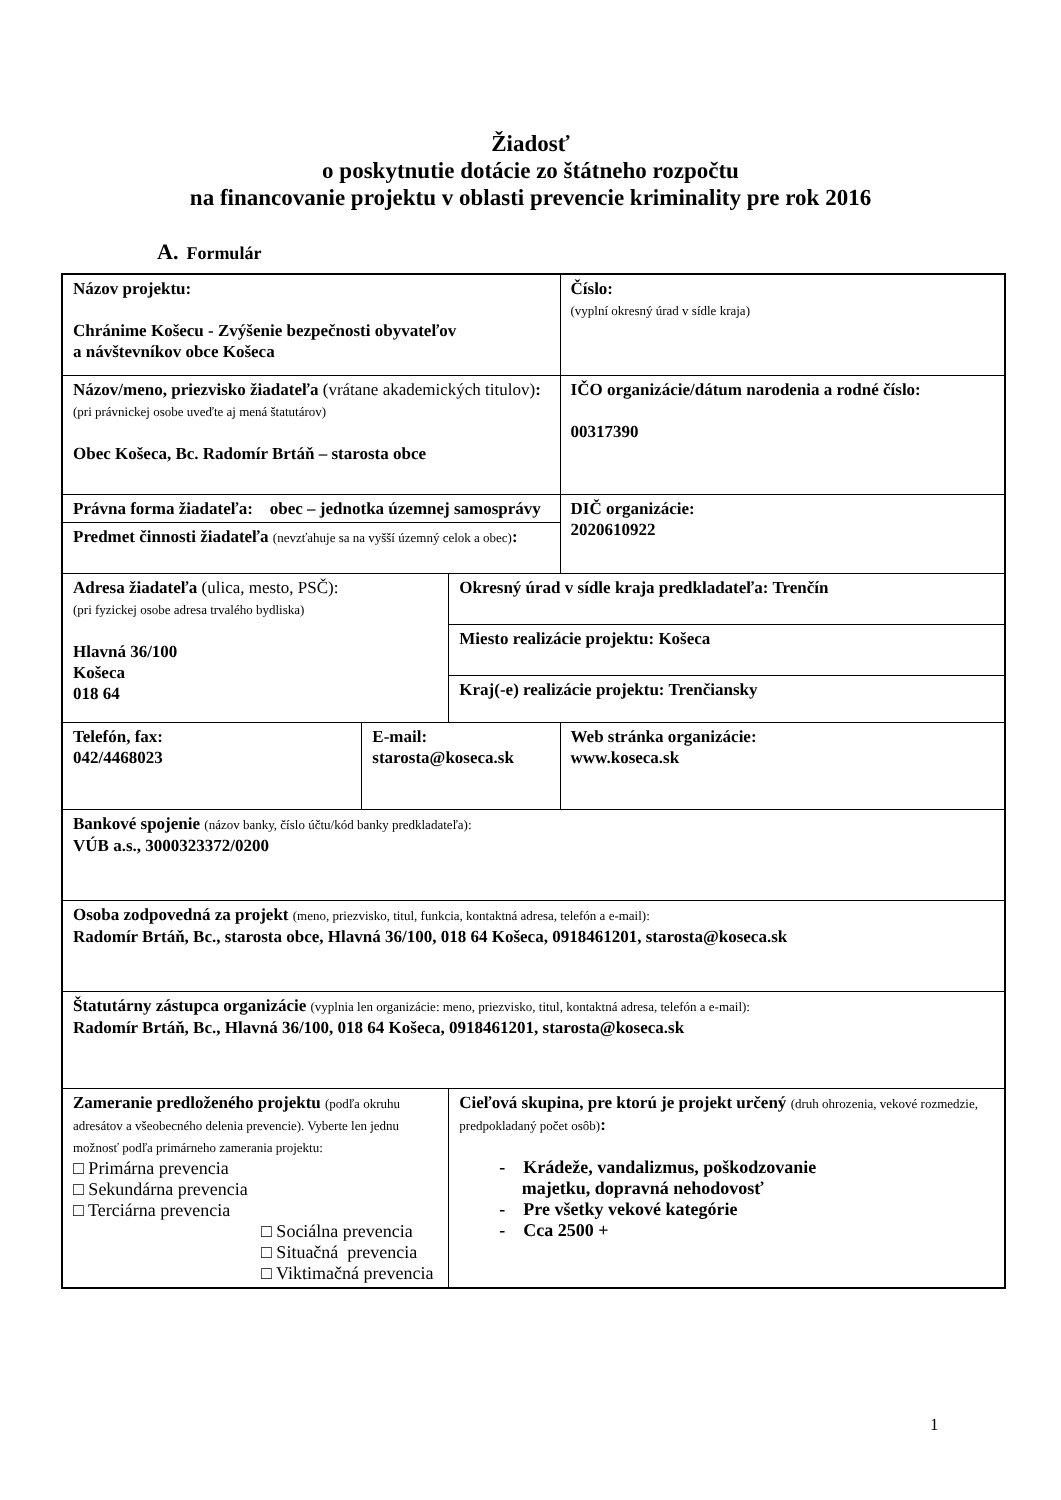Žiadosť
o poskytnutie dotácie zo štátneho rozpočtu
na financovanie projektu v oblasti prevencie kriminality pre rok 2016
A. Formulár
| Názov projektu: Chránime Košecu - Zvýšenie bezpečnosti obyvateľov a návštevníkov obce Košeca | | | Číslo: (vyplní okresný úrad v sídle kraja) |
| Názov/meno, priezvisko žiadateľa (vrátane akademických titulov) : (pri právnickej osobe uveďte aj mená štatutárov) Obec Košeca, Bc. Radomír Brtáň – starosta obce | | | IČO organizácie/dátum narodenia a rodné číslo: 00317390 |
| Právna forma žiadateľa: obec – jednotka územnej samosprávy | | | DIČ organizácie: 2020610922 |
| Predmet činnosti žiadateľa (nevzťahuje sa na vyšší územný celok a obec) : | | | |
| Adresa žiadateľa (ulica, mesto, PSČ): (pri fyzickej osobe adresa trvalého bydliska) Hlavná 36/100 Košeca 018 64 | | Okresný úrad v sídle kraja predkladateľa: Trenčín | |
| | | Miesto realizácie projektu: Košeca | |
| | | Kraj(-e) realizácie projektu: Trenčiansky | |
| Telefón, fax: 042/4468023 | E-mail: starosta@koseca.sk | | Web stránka organizácie: www.koseca.sk |
| Bankové spojenie (názov banky, číslo účtu/kód banky predkladateľa): VÚB a.s., 3000323372/0200 | | | |
| Osoba zodpovedná za projekt (meno, priezvisko, titul, funkcia, kontaktná adresa, telefón a e-mail): Radomír Brtáň, Bc., starosta obce, Hlavná 36/100, 018 64 Košeca, 0918461201, starosta@koseca.sk | | | |
| Štatutárny zástupca organizácie (vyplnia len organizácie: meno, priezvisko, titul, kontaktná adresa, telefón a e-mail): Radomír Brtáň, Bc., Hlavná 36/100, 018 64 Košeca, 0918461201, starosta@koseca.sk | | | |
| Zameranie predloženého projektu (podľa okruhu adresátov a všeobecného delenia prevencie). Vyberte len jednu možnosť podľa primárneho zamerania projektu: □ Primárna prevencia □ Sekundárna prevencia □ Terciárna prevencia □ Sociálna prevencia □ Situačná prevencia □ Viktimačná prevencia | | Cieľová skupina, pre ktorú je projekt určený (druh ohrozenia, vekové rozmedzie, predpokladaný počet osôb) : - Krádeže, vandalizmus, poškodzovanie majetku, dopravná nehodovosť - Pre všetky vekové kategórie - Cca 2500 + | |
1